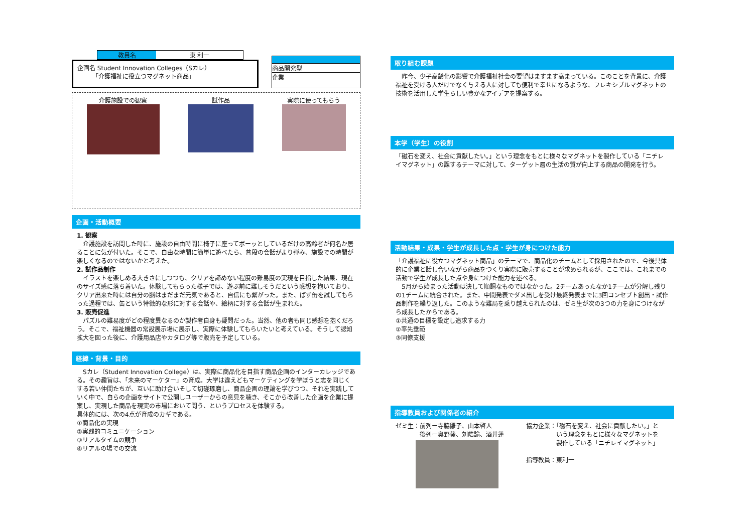教員名 東 利一
企画名 Student Innovation Colleges（Sカレ）
　　　「介護福祉に役立つマグネット商品」
商品開発型
企業
介護施設での観察 試作品 実際に使ってもらう
企画・活動概要
1. 観察
　介護施設を訪問した時に、施設の自由時間に椅子に座ってボーッとしているだけの高齢者が何名か居ることに気が付いた。そこで、自由な時間に簡単に遊べたら、普段の会話がより弾み、施設での時間が楽しくなるのではないかと考えた。
2. 試作品制作
　イラストを楽しめる大きさにしつつも、クリアを諦めない程度の難易度の実現を目指した結果、現在のサイズ感に落ち着いた。体験してもらった様子では、遊ぶ前に難しそうだという感想を抱いており、クリア出来た時には自分の脳はまだまだ元気であると、自信にも繋がった。また、ぱず缶を試してもらった過程では、缶という特徴的な形に対する会話や、絵柄に対する会話が生まれた。
3. 販売促進
　パズルの難易度がどの程度異なるのか製作者自身も疑問だった。当然、他の者も同じ感想を抱くだろう。そこで、福祉機器の常設展示場に展示し、実際に体験してもらいたいと考えている。そうして認知拡大を図った後に、介護用品店やカタログ等で販売を予定している。
経緯・背景・目的
　Sカレ（Student Innovation College）は、実際に商品化を目指す商品企画のインターカレッジである。その趣旨は、「未来のマーケター」の育成。大学は違えどもマーケティングを学ぼうと志を同じくする若い仲間たちが、互いに助け合いそして切磋琢磨し、商品企画の理論を学びつつ、それを実践していく中で、自らの企画をサイトで公開しユーザーからの意見を聴き、そこから改善した企画を企業に提案し、実現した商品を現実の市場において問う、というプロセスを体験する。
具体的には、次の4点が育成のカギである。
①商品化の実現
②実践的コミュニケーション
③リアルタイムの競争
④リアルの場での交流
取り組む課題
　昨今、少子高齢化の影響で介護福祉社会の要望はますます高まっている。このことを背景に、介護福祉を受ける人だけでなく与える人に対しても便利で幸せになるような、フレキシブルマグネットの技術を活用した学生らしい豊かなアイデアを提案する。
本学（学生）の役割
「磁石を変え、社会に貢献したい。」という理念をもとに様々なマグネットを製作している「ニチレイマグネット」の課するテーマに対して、ターゲット層の生活の質が向上する商品の開発を行う。
活動結果・成果・学生が成長した点・学生が身につけた能力
「介護福祉に役立つマグネット商品」のテーマで、商品化のチームとして採用されたので、今後具体的に企業と話し合いながら商品をつくり実際に販売することが求められるが、ここでは、これまでの活動で学生が成長した点や身につけた能力を述べる。
　5月から始まった活動は決して順調なものではなかった。2チームあったなか1チームが分解し残りの1チームに統合された。また、中間発表でダメ出しを受け最終発表までに3回コンセプト創出・試作品制作を繰り返した。このような難局を乗り越えられたのは、ゼミ生が次の3つの力を身につけながら成長したからである。
①共通の目標を設定し追求する力
②率先垂範
③同僚支援
指導教員および関係者の紹介
ゼミ生：前列ー寺脇雛子、山本啓人
　　　　後列ー奥野葵、刘皓諭、酒井蓮
協力企業：「磁石を変え、社会に貢献したい。」と
　　　　　いう理念をもとに様々なマグネットを
　　　　　製作している「ニチレイマグネット」
指導教員：東利一